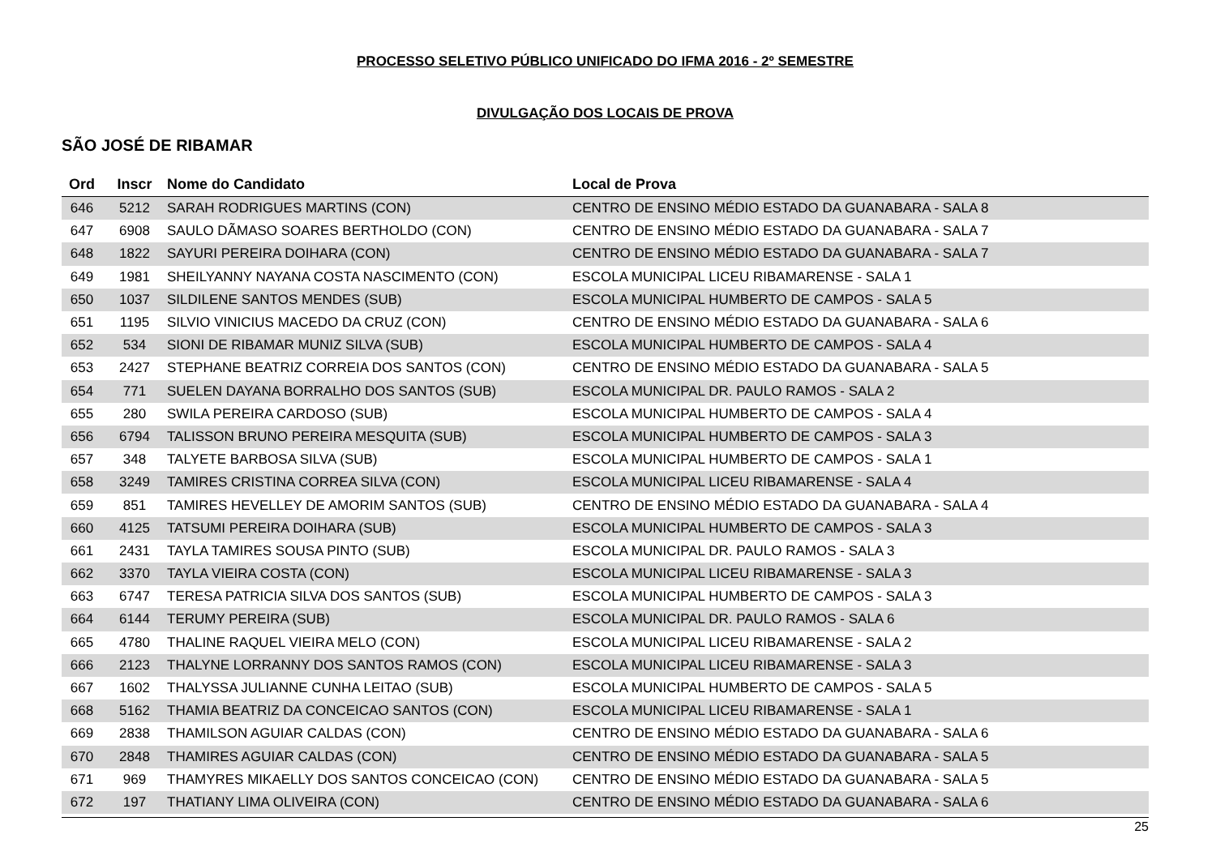PROCESSO SELETIVO PÚBLICO UNIFICADO DO IFMA 2016 - 2º SEMESTRE
DIVULGAÇÃO DOS LOCAIS DE PROVA
SÃO JOSÉ DE RIBAMAR
| Ord | Inscr | Nome do Candidato | Local de Prova |
| --- | --- | --- | --- |
| 646 | 5212 | SARAH RODRIGUES MARTINS (CON) | CENTRO DE ENSINO MÉDIO ESTADO DA GUANABARA - SALA 8 |
| 647 | 6908 | SAULO DÃMASO SOARES BERTHOLDO (CON) | CENTRO DE ENSINO MÉDIO ESTADO DA GUANABARA - SALA 7 |
| 648 | 1822 | SAYURI PEREIRA DOIHARA (CON) | CENTRO DE ENSINO MÉDIO ESTADO DA GUANABARA - SALA 7 |
| 649 | 1981 | SHEILYANNY NAYANA COSTA NASCIMENTO (CON) | ESCOLA MUNICIPAL LICEU RIBAMARENSE - SALA 1 |
| 650 | 1037 | SILDILENE SANTOS MENDES (SUB) | ESCOLA MUNICIPAL HUMBERTO DE CAMPOS - SALA 5 |
| 651 | 1195 | SILVIO VINICIUS MACEDO DA CRUZ (CON) | CENTRO DE ENSINO MÉDIO ESTADO DA GUANABARA - SALA 6 |
| 652 | 534 | SIONI DE RIBAMAR MUNIZ SILVA (SUB) | ESCOLA MUNICIPAL HUMBERTO DE CAMPOS - SALA 4 |
| 653 | 2427 | STEPHANE BEATRIZ CORREIA DOS SANTOS (CON) | CENTRO DE ENSINO MÉDIO ESTADO DA GUANABARA - SALA 5 |
| 654 | 771 | SUELEN DAYANA BORRALHO DOS SANTOS (SUB) | ESCOLA MUNICIPAL DR. PAULO RAMOS - SALA 2 |
| 655 | 280 | SWILA PEREIRA CARDOSO (SUB) | ESCOLA MUNICIPAL HUMBERTO DE CAMPOS - SALA 4 |
| 656 | 6794 | TALISSON BRUNO PEREIRA MESQUITA (SUB) | ESCOLA MUNICIPAL HUMBERTO DE CAMPOS - SALA 3 |
| 657 | 348 | TALYETE BARBOSA SILVA (SUB) | ESCOLA MUNICIPAL HUMBERTO DE CAMPOS - SALA 1 |
| 658 | 3249 | TAMIRES CRISTINA CORREA SILVA (CON) | ESCOLA MUNICIPAL LICEU RIBAMARENSE - SALA 4 |
| 659 | 851 | TAMIRES HEVELLEY DE AMORIM SANTOS (SUB) | CENTRO DE ENSINO MÉDIO ESTADO DA GUANABARA - SALA 4 |
| 660 | 4125 | TATSUMI PEREIRA DOIHARA (SUB) | ESCOLA MUNICIPAL HUMBERTO DE CAMPOS - SALA 3 |
| 661 | 2431 | TAYLA TAMIRES SOUSA PINTO (SUB) | ESCOLA MUNICIPAL DR. PAULO RAMOS - SALA 3 |
| 662 | 3370 | TAYLA VIEIRA COSTA (CON) | ESCOLA MUNICIPAL LICEU RIBAMARENSE - SALA 3 |
| 663 | 6747 | TERESA PATRICIA SILVA DOS SANTOS (SUB) | ESCOLA MUNICIPAL HUMBERTO DE CAMPOS - SALA 3 |
| 664 | 6144 | TERUMY PEREIRA (SUB) | ESCOLA MUNICIPAL DR. PAULO RAMOS - SALA 6 |
| 665 | 4780 | THALINE RAQUEL VIEIRA MELO (CON) | ESCOLA MUNICIPAL LICEU RIBAMARENSE - SALA 2 |
| 666 | 2123 | THALYNE LORRANNY DOS SANTOS RAMOS (CON) | ESCOLA MUNICIPAL LICEU RIBAMARENSE - SALA 3 |
| 667 | 1602 | THALYSSA JULIANNE CUNHA LEITAO (SUB) | ESCOLA MUNICIPAL HUMBERTO DE CAMPOS - SALA 5 |
| 668 | 5162 | THAMIA BEATRIZ DA CONCEICAO SANTOS (CON) | ESCOLA MUNICIPAL LICEU RIBAMARENSE - SALA 1 |
| 669 | 2838 | THAMILSON AGUIAR CALDAS (CON) | CENTRO DE ENSINO MÉDIO ESTADO DA GUANABARA - SALA 6 |
| 670 | 2848 | THAMIRES AGUIAR CALDAS (CON) | CENTRO DE ENSINO MÉDIO ESTADO DA GUANABARA - SALA 5 |
| 671 | 969 | THAMYRES MIKAELLY DOS SANTOS CONCEICAO (CON) | CENTRO DE ENSINO MÉDIO ESTADO DA GUANABARA - SALA 5 |
| 672 | 197 | THATIANY LIMA OLIVEIRA (CON) | CENTRO DE ENSINO MÉDIO ESTADO DA GUANABARA - SALA 6 |
25